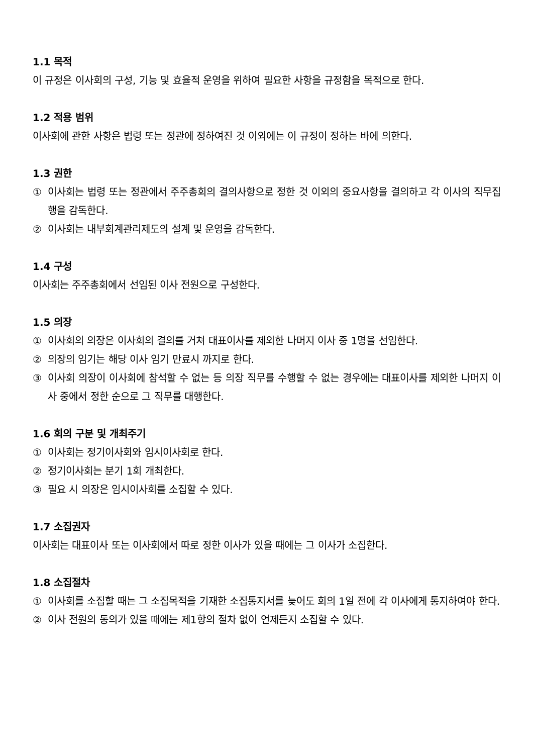1.1 목적
이 규정은 이사회의 구성, 기능 및 효율적 운영을 위하여 필요한 사항을 규정함을 목적으로 한다.
1.2 적용 범위
이사회에 관한 사항은 법령 또는 정관에 정하여진 것 이외에는 이 규정이 정하는 바에 의한다.
1.3 권한
① 이사회는 법령 또는 정관에서 주주총회의 결의사항으로 정한 것 이외의 중요사항을 결의하고 각 이사의 직무집행을 감독한다.
② 이사회는 내부회계관리제도의 설계 및 운영을 감독한다.
1.4 구성
이사회는 주주총회에서 선임된 이사 전원으로 구성한다.
1.5 의장
① 이사회의 의장은 이사회의 결의를 거쳐 대표이사를 제외한 나머지 이사 중 1명을 선임한다.
② 의장의 임기는 해당 이사 임기 만료시 까지로 한다.
③ 이사회 의장이 이사회에 참석할 수 없는 등 의장 직무를 수행할 수 없는 경우에는 대표이사를 제외한 나머지 이사 중에서 정한 순으로 그 직무를 대행한다.
1.6 회의 구분 및 개최주기
① 이사회는 정기이사회와 임시이사회로 한다.
② 정기이사회는 분기 1회 개최한다.
③ 필요 시 의장은 임시이사회를 소집할 수 있다.
1.7 소집권자
이사회는 대표이사 또는 이사회에서 따로 정한 이사가 있을 때에는 그 이사가 소집한다.
1.8 소집절차
① 이사회를 소집할 때는 그 소집목적을 기재한 소집통지서를 늦어도 회의 1일 전에 각 이사에게 통지하여야 한다.
② 이사 전원의 동의가 있을 때에는 제1항의 절차 없이 언제든지 소집할 수 있다.